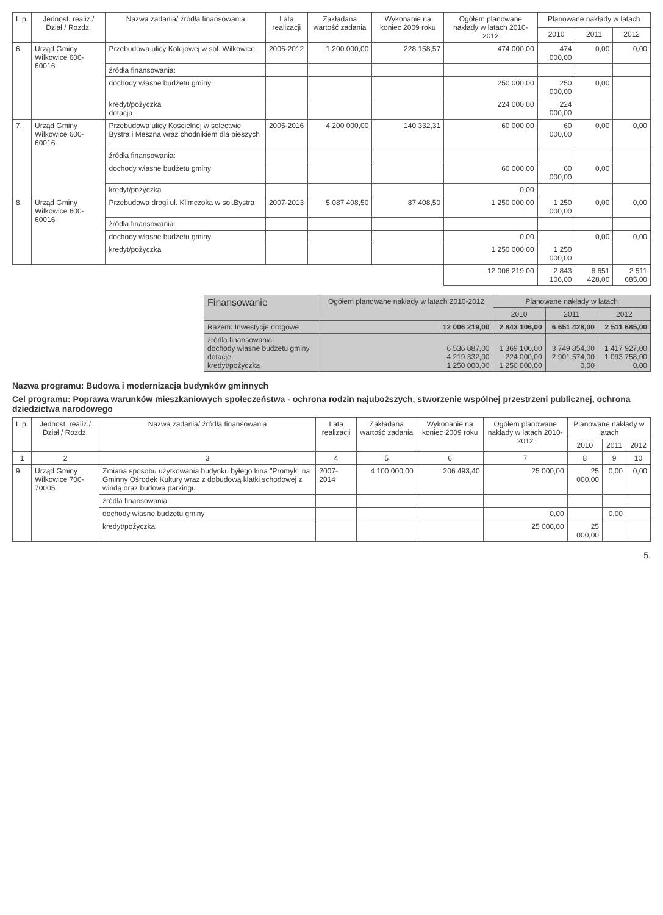| L.p. | Jednost. realiz./ Dział / Rozdz. | Nazwa zadania/ źródła finansowania | Lata realizacji | Zakładana wartość zadania | Wykonanie na koniec 2009 roku | Ogółem planowane nakłady w latach 2010-2012 | Planowane nakłady w latach | | |
| --- | --- | --- | --- | --- | --- | --- | --- | --- | --- |
| | | | | | | | 2010 | 2011 | 2012 |
| 6. | Urząd Gminy Wilkowice 600-60016 | Przebudowa ulicy Kolejowej w soł. Wilkowice | 2006-2012 | 1 200 000,00 | 228 158,57 | 474 000,00 | 474 000,00 | 0,00 | 0,00 |
| | | źródła finansowania: | | | | | | | |
| | | dochody własne budżetu gminy | | | | 250 000,00 | 250 000,00 | 0,00 | |
| | | kredyt/pożyczka dotacja | | | | 224 000,00 | 224 000,00 | | |
| 7. | Urząd Gminy Wilkowice 600-60016 | Przebudowa ulicy Kościelnej w sołectwie Bystra i Meszna wraz chodnikiem dla pieszych . | 2005-2016 | 4 200 000,00 | 140 332,31 | 60 000,00 | 60 000,00 | 0,00 | 0,00 |
| | | źródła finansowania: | | | | | | | |
| | | dochody własne budżetu gminy | | | | 60 000,00 | 60 000,00 | 0,00 | |
| | | kredyt/pożyczka | | | | 0,00 | | | |
| 8. | Urząd Gminy Wilkowice 600-60016 | Przebudowa drogi ul. Klimczoka w sol.Bystra | 2007-2013 | 5 087 408,50 | 87 408,50 | 1 250 000,00 | 1 250 000,00 | 0,00 | 0,00 |
| | | źródła finansowania: | | | | | | | |
| | | dochody własne budżetu gminy | | | | 0,00 | | 0,00 | 0,00 |
| | | kredyt/pożyczka | | | | 1 250 000,00 | 1 250 000,00 | | |
| | | | | | | 12 006 219,00 | 2 843 106,00 | 6 651 428,00 | 2 511 685,00 |
| Finansowanie | Ogółem planowane nakłady w latach 2010-2012 | Planowane nakłady w latach | | |
| --- | --- | --- | --- | --- |
| | | 2010 | 2011 | 2012 |
| Razem: Inwestycje drogowe | 12 006 219,00 | 2 843 106,00 | 6 651 428,00 | 2 511 685,00 |
| źródła finansowania: dochody własne budżetu gminy dotacje kredyt/pożyczka | 6 536 887,00 4 219 332,00 1 250 000,00 | 1 369 106,00 224 000,00 1 250 000,00 | 3 749 854,00 2 901 574,00 0,00 | 1 417 927,00 1 093 758,00 0,00 |
Nazwa programu: Budowa i modernizacja budynków gminnych
Cel programu: Poprawa warunków mieszkaniowych społeczeństwa - ochrona rodzin najuboższych, stworzenie wspólnej przestrzeni publicznej, ochrona dziedzictwa narodowego
| L.p. | Jednost. realiz./ Dział / Rozdz. | Nazwa zadania/ źródła finansowania | Lata realizacji | Zakładana wartość zadania | Wykonanie na koniec 2009 roku | Ogółem planowane nakłady w latach 2010-2012 | Planowane nakłady w latach | | |
| --- | --- | --- | --- | --- | --- | --- | --- | --- | --- |
| | | | | | | | 2010 | 2011 | 2012 |
| 1 | 2 | 3 | 4 | 5 | 6 | 7 | 8 | 9 | 10 |
| 9. | Urząd Gminy Wilkowice 700-70005 | Zmiana sposobu użytkowania budynku byłego kina "Promyk" na Gminny Ośrodek Kultury wraz z dobudową klatki schodowej z windą oraz budowa parkingu | 2007-2014 | 4 100 000,00 | 206 493,40 | 25 000,00 | 25 000,00 | 0,00 | 0,00 |
| | | źródła finansowania: | | | | | | | |
| | | dochody własne budżetu gminy | | | | 0,00 | | 0,00 | |
| | | kredyt/pożyczka | | | | 25 000,00 | 25 000,00 | | |
5.